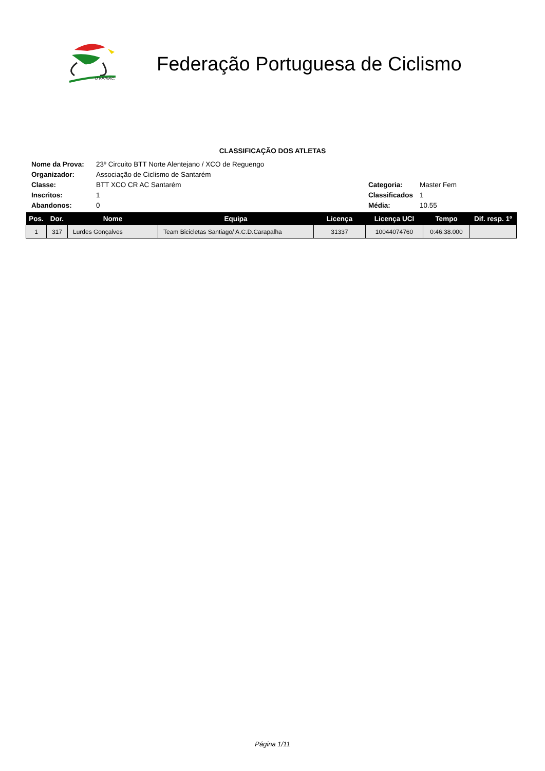U.V.P./F.P.C.
Federação Portuguesa de Ciclismo
CLASSIFICAÇÃO DOS ATLETAS
| Nome da Prova: | 23º Circuito BTT Norte Alentejano / XCO de Reguengo | | |
| Organizador: | Associação de Ciclismo de Santarém | | |
| Classe: | BTT XCO CR AC Santarém | Categoria: | Master Fem |
| Inscritos: | 1 | Classificados | 1 |
| Abandonos: | 0 | Média: | 10.55 |
| Pos. | Dor. | Nome | Equipa | Licença | Licença UCI | Tempo | Dif. resp. 1º |
| --- | --- | --- | --- | --- | --- | --- | --- |
| 1 | 317 | Lurdes Gonçalves | Team Bicicletas Santiago/ A.C.D.Carapalha | 31337 | 10044074760 | 0:46:38.000 | |
Página 1/11